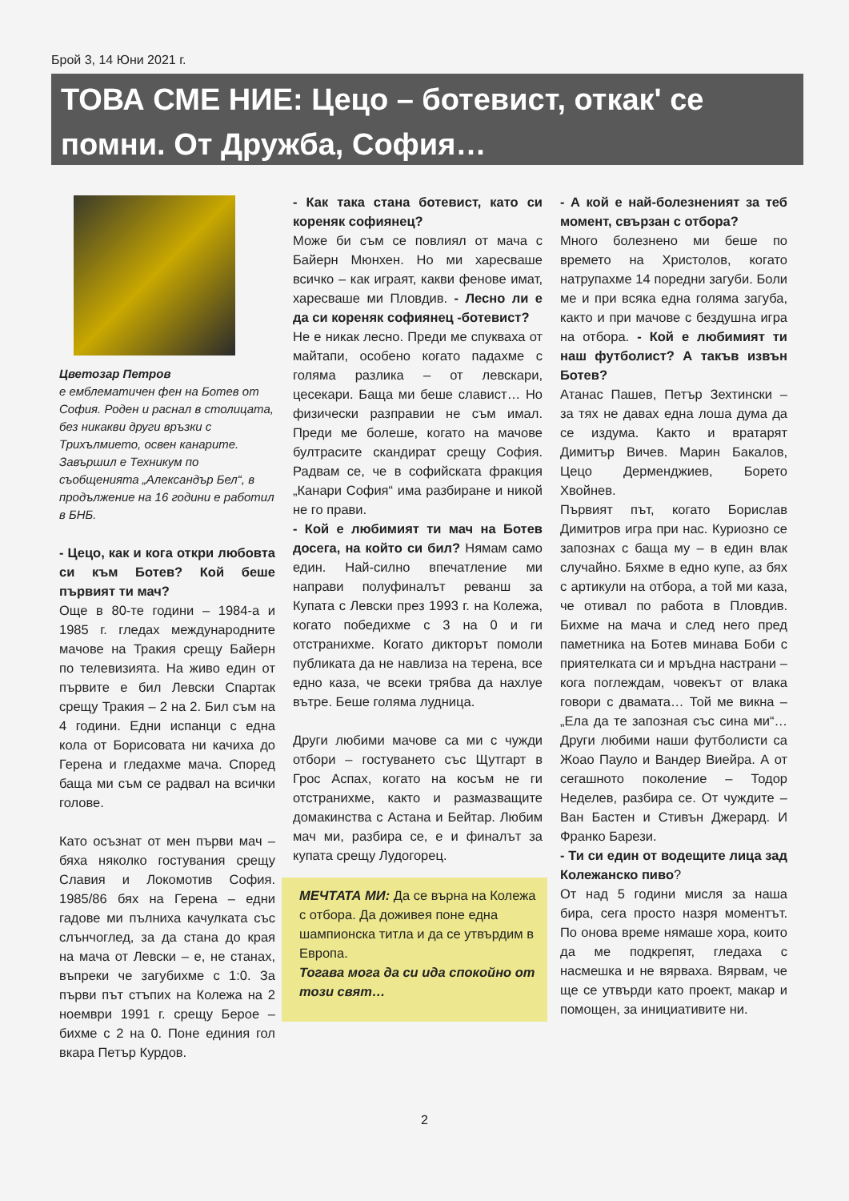Брой 3, 14 Юни 2021 г.
ТОВА СМЕ НИЕ: Цецо – ботевист, откак' се помни. От Дружба, София…
Цветозар Петров
е емблематичен фен на Ботев от София. Роден и раснал в столицата, без никакви други връзки с Трихълмието, освен канарите. Завършил е Техникум по съобщенията „Александър Бел“, в продължение на 16 години е работил в БНБ.
- Цецо, как и кога откри любовта си към Ботев? Кой беше първият ти мач?
Още в 80-те години – 1984-а и 1985 г. гледах международните мачове на Тракия срещу Байерн по телевизията. На живо един от първите е бил Левски Спартак срещу Тракия – 2 на 2. Бил съм на 4 години. Едни испанци с една кола от Борисовата ни качиха до Герена и гледахме мача. Според баща ми съм се радвал на всички голове.
Като осъзнат от мен първи мач – бяха няколко гостувания срещу Славия и Локомотив София. 1985/86 бях на Герена – едни гадове ми пълниха качулката със слънчоглед, за да стана до края на мача от Левски – е, не станах, въпреки че загубихме с 1:0. За първи път стъпих на Колежа на 2 ноември 1991 г. срещу Берое – бихме с 2 на 0. Поне единия гол вкара Петър Курдов.
- Как така стана ботевист, като си кореняк софиянец?
Може би съм се повлиял от мача с Байерн Мюнхен. Но ми харесваше всичко – как играят, какви фенове имат, харесваше ми Пловдив. - Лесно ли е да си кореняк софиянец -ботевист?
Не е никак лесно. Преди ме спукваха от майтапи, особено когато падахме с голяма разлика – от левскари, цесекари. Баща ми беше славист… Но физически разправии не съм имал. Преди ме болеше, когато на мачове бултрасите скандират срещу София. Радвам се, че в софийската фракция „Канари София“ има разбиране и никой не го прави.
- Кой е любимият ти мач на Ботев досега, на който си бил? Нямам само един. Най-силно впечатление ми направи полуфиналът реванш за Купата с Левски през 1993 г. на Колежа, когато победихме с 3 на 0 и ги отстранихме. Когато дикторът помоли публиката да не навлиза на терена, все едно каза, че всеки трябва да нахлуе вътре. Беше голяма лудница.
Други любими мачове са ми с чужди отбори – гостуването със Щутгарт в Грос Аспах, когато на косъм не ги отстранихме, както и размазващите домакинства с Астана и Бейтар. Любим мач ми, разбира се, е и финалът за купата срещу Лудогорец.
МЕЧТАТА МИ: Да се върна на Колежа с отбора. Да доживея поне една шампионска титла и да се утвърдим в Европа.
Тогава мога да си ида спокойно от този свят…
- А кой е най-болезненият за теб момент, свързан с отбора?
Много болезнено ми беше по времето на Христолов, когато натрупахме 14 поредни загуби. Боли ме и при всяка една голяма загуба, както и при мачове с бездушна игра на отбора. - Кой е любимият ти наш футболист? А такъв извън Ботев?
Атанас Пашев, Петър Зехтински – за тях не давах една лоша дума да се издума. Както и вратарят Димитър Вичев. Марин Бакалов, Цецо Дерменджиев, Борето Хвойнев.
Първият път, когато Борислав Димитров игра при нас. Куриозно се запознах с баща му – в един влак случайно. Бяхме в едно купе, аз бях с артикули на отбора, а той ми каза, че отивал по работа в Пловдив. Бихме на мача и след него пред паметника на Ботев минава Боби с приятелката си и мръдна настрани – кога поглеждам, човекът от влака говори с двамата… Той ме викна – „Ела да те запозная със сина ми“… Други любими наши футболисти са Жоао Пауло и Вандер Виейра. А от сегашното поколение – Тодор Неделев, разбира се. От чуждите – Ван Бастен и Стивън Джерард. И Франко Барези.
- Ти си един от водещите лица зад Колежанско пиво?
От над 5 години мисля за наша бира, сега просто назря моментът. По онова време нямаше хора, които да ме подкрепят, гледаха с насмешка и не вярваха. Вярвам, че ще се утвърди като проект, макар и помощен, за инициативите ни.
2